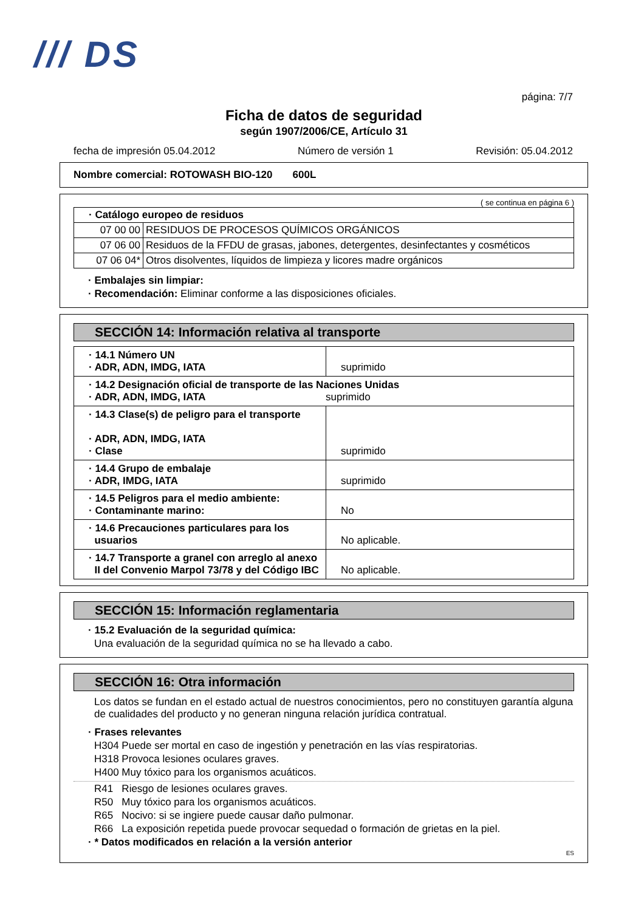/// DS
página: 7/7
Ficha de datos de seguridad
según 1907/2006/CE, Artículo 31
fecha de impresión 05.04.2012 Número de versión 1 Revisión: 05.04.2012
Nombre comercial: ROTOWASH BIO-120 600L
( se continua en página 6 )
| · Catálogo europeo de residuos | |
| 07 00 00 | RESIDUOS DE PROCESOS QUÍMICOS ORGÁNICOS |
| 07 06 00 | Residuos de la FFDU de grasas, jabones, detergentes, desinfectantes y cosméticos |
| 07 06 04* | Otros disolventes, líquidos de limpieza y licores madre orgánicos |
· Embalajes sin limpiar:
· Recomendación: Eliminar conforme a las disposiciones oficiales.
SECCIÓN 14: Información relativa al transporte
| · 14.1 Número UN · ADR, ADN, IMDG, IATA | suprimido |
| · 14.2 Designación oficial de transporte de las Naciones Unidas · ADR, ADN, IMDG, IATA suprimido | |
| · 14.3 Clase(s) de peligro para el transporte · ADR, ADN, IMDG, IATA · Clase | suprimido |
| · 14.4 Grupo de embalaje · ADR, IMDG, IATA | suprimido |
| · 14.5 Peligros para el medio ambiente: · Contaminante marino: | No |
| · 14.6 Precauciones particulares para los usuarios | No aplicable. |
| · 14.7 Transporte a granel con arreglo al anexo II del Convenio Marpol 73/78 y del Código IBC | No aplicable. |
SECCIÓN 15: Información reglamentaria
· 15.2 Evaluación de la seguridad química:
Una evaluación de la seguridad química no se ha llevado a cabo.
SECCIÓN 16: Otra información
Los datos se fundan en el estado actual de nuestros conocimientos, pero no constituyen garantía alguna de cualidades del producto y no generan ninguna relación jurídica contratual.
· Frases relevantes
H304 Puede ser mortal en caso de ingestión y penetración en las vías respiratorias.
H318 Provoca lesiones oculares graves.
H400 Muy tóxico para los organismos acuáticos.
R41 Riesgo de lesiones oculares graves.
R50 Muy tóxico para los organismos acuáticos.
R65 Nocivo: si se ingiere puede causar daño pulmonar.
R66 La exposición repetida puede provocar sequedad o formación de grietas en la piel.
· * Datos modificados en relación a la versión anterior
ES